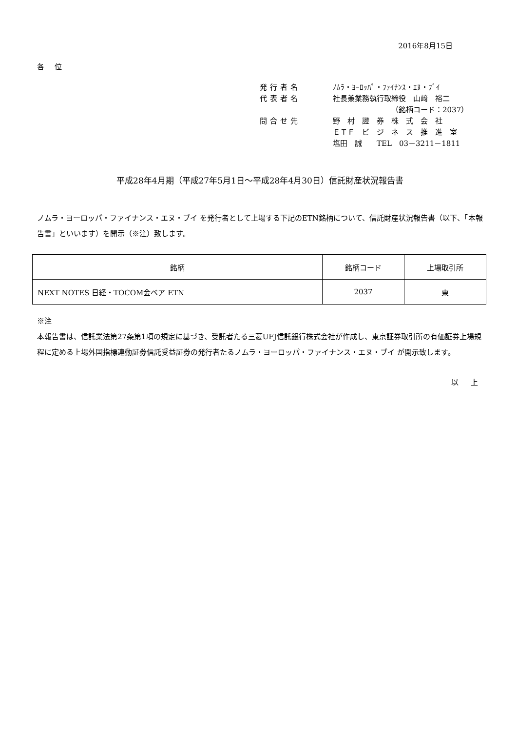2016年8月15日
各 位
発行者名 ﾉﾑﾗ・ﾖｰﾛｯﾊﾟ・ﾌｧｲﾅﾝｽ・ｴﾇ・ﾌﾞｲ
代表者名 社長兼業務執行取締役　山﨑　裕二
（銘柄コード：2037）
問合せ先 野　村　證　券　株　式　会　社
ＥＴＦ　ビ　ジ　ネ　ス　推　進　室
塩田　誠　　TEL　03－3211－1811
平成28年4月期（平成27年5月1日～平成28年4月30日）信託財産状況報告書
ノムラ・ヨーロッパ・ファイナンス・エヌ・ブイ を発行者として上場する下記のETN銘柄について、信託財産状況報告書（以下、「本報告書」といいます）を開示（※注）致します。
| 銘柄 | 銘柄コード | 上場取引所 |
| NEXT NOTES 日経・TOCOM金ベア ETN | 2037 | 東 |
※注
本報告書は、信託業法第27条第1項の規定に基づき、受託者たる三菱UFJ信託銀行株式会社が作成し、東京証券取引所の有価証券上場規程に定める上場外国指標連動証券信託受益証券の発行者たるノムラ・ヨーロッパ・ファイナンス・エヌ・ブイ が開示致します。
以 上